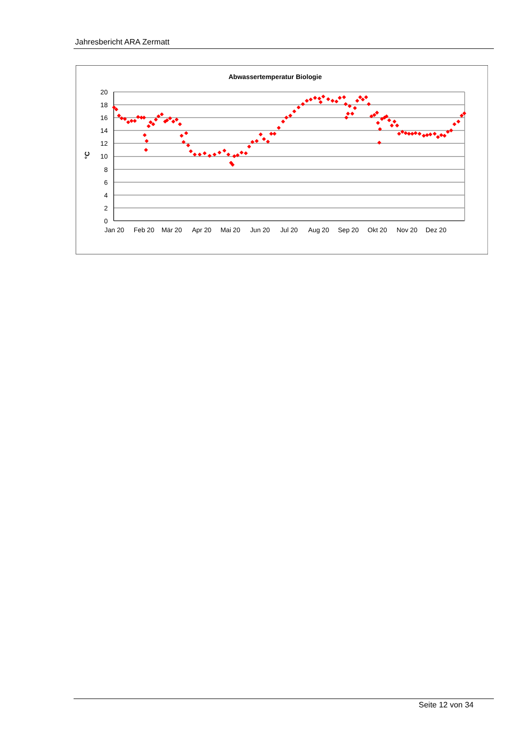Jahresbericht ARA Zermatt
Abwassertemperatur Biologie
20
18
16
14
12
10
8
6
4
2
0
°C
Jan 20
Feb 20
Mär 20
Apr 20
Mai 20
Jun 20
Jul 20
Aug 20
Sep 20
Okt 20
Nov 20
Dez 20
Seite 12 von 34